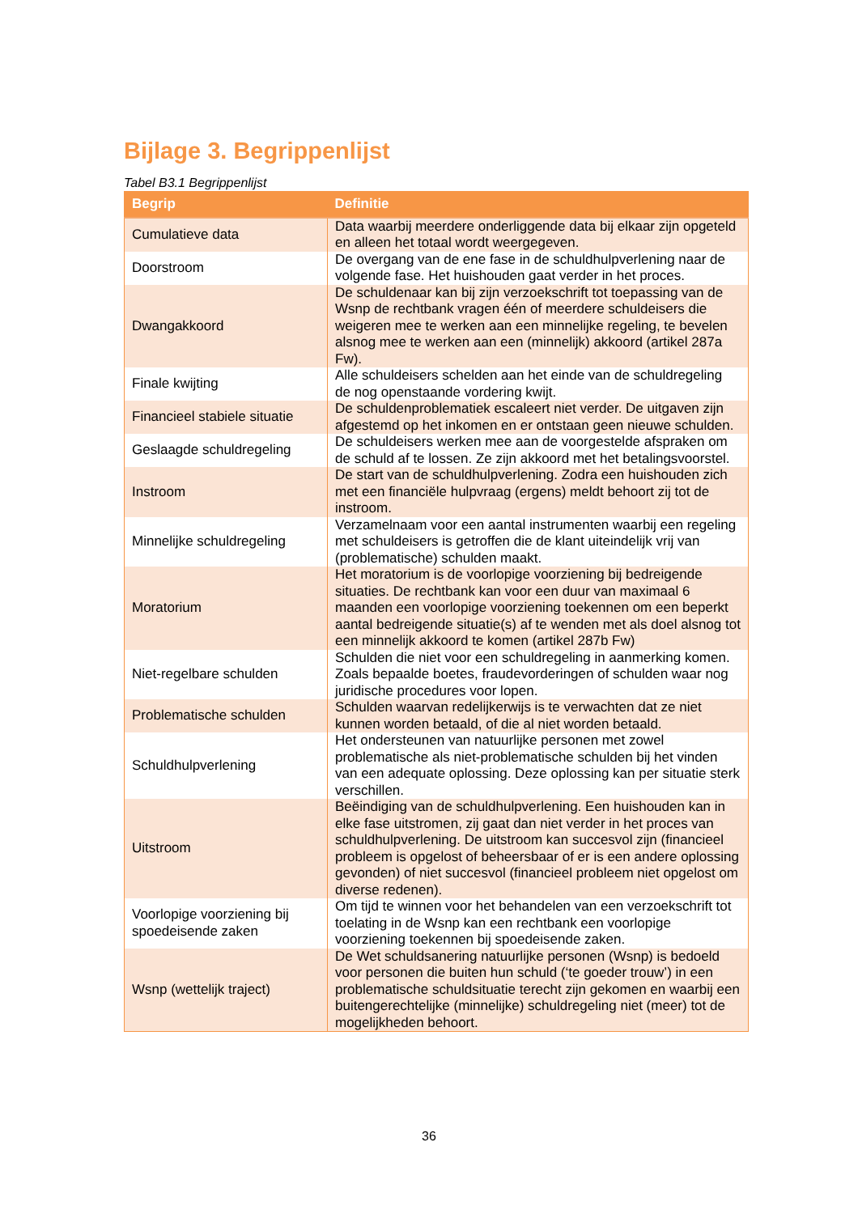Bijlage 3. Begrippenlijst
Tabel B3.1 Begrippenlijst
| Begrip | Definitie |
| --- | --- |
| Cumulatieve data | Data waarbij meerdere onderliggende data bij elkaar zijn opgeteld en alleen het totaal wordt weergegeven. |
| Doorstroom | De overgang van de ene fase in de schuldhulpverlening naar de volgende fase. Het huishouden gaat verder in het proces. |
| Dwangakkoord | De schuldenaar kan bij zijn verzoekschrift tot toepassing van de Wsnp de rechtbank vragen één of meerdere schuldeisers die weigeren mee te werken aan een minnelijke regeling, te bevelen alsnog mee te werken aan een (minnelijk) akkoord (artikel 287a Fw). |
| Finale kwijting | Alle schuldeisers schelden aan het einde van de schuldregeling de nog openstaande vordering kwijt. |
| Financieel stabiele situatie | De schuldenproblematiek escaleert niet verder. De uitgaven zijn afgestemd op het inkomen en er ontstaan geen nieuwe schulden. |
| Geslaagde schuldregeling | De schuldeisers werken mee aan de voorgestelde afspraken om de schuld af te lossen. Ze zijn akkoord met het betalingsvoorstel. |
| Instroom | De start van de schuldhulpverlening. Zodra een huishouden zich met een financiële hulpvraag (ergens) meldt behoort zij tot de instroom. |
| Minnelijke schuldregeling | Verzamelnaam voor een aantal instrumenten waarbij een regeling met schuldeisers is getroffen die de klant uiteindelijk vrij van (problematische) schulden maakt. |
| Moratorium | Het moratorium is de voorlopige voorziening bij bedreigende situaties. De rechtbank kan voor een duur van maximaal 6 maanden een voorlopige voorziening toekennen om een beperkt aantal bedreigende situatie(s) af te wenden met als doel alsnog tot een minnelijk akkoord te komen (artikel 287b Fw) |
| Niet-regelbare schulden | Schulden die niet voor een schuldregeling in aanmerking komen. Zoals bepaalde boetes, fraudevorderingen of schulden waar nog juridische procedures voor lopen. |
| Problematische schulden | Schulden waarvan redelijkerwijs is te verwachten dat ze niet kunnen worden betaald, of die al niet worden betaald. |
| Schuldhulpverlening | Het ondersteunen van natuurlijke personen met zowel problematische als niet-problematische schulden bij het vinden van een adequate oplossing. Deze oplossing kan per situatie sterk verschillen. |
| Uitstroom | Beëindiging van de schuldhulpverlening. Een huishouden kan in elke fase uitstromen, zij gaat dan niet verder in het proces van schuldhulpverlening. De uitstroom kan succesvol zijn (financieel probleem is opgelost of beheersbaar of er is een andere oplossing gevonden) of niet succesvol (financieel probleem niet opgelost om diverse redenen). |
| Voorlopige voorziening bij spoedeisende zaken | Om tijd te winnen voor het behandelen van een verzoekschrift tot toelating in de Wsnp kan een rechtbank een voorlopige voorziening toekennen bij spoedeisende zaken. |
| Wsnp (wettelijk traject) | De Wet schuldsanering natuurlijke personen (Wsnp) is bedoeld voor personen die buiten hun schuld (‘te goeder trouw’) in een problematische schuldsituatie terecht zijn gekomen en waarbij een buitengerechtelijke (minnelijke) schuldregeling niet (meer) tot de mogelijkheden behoort. |
36